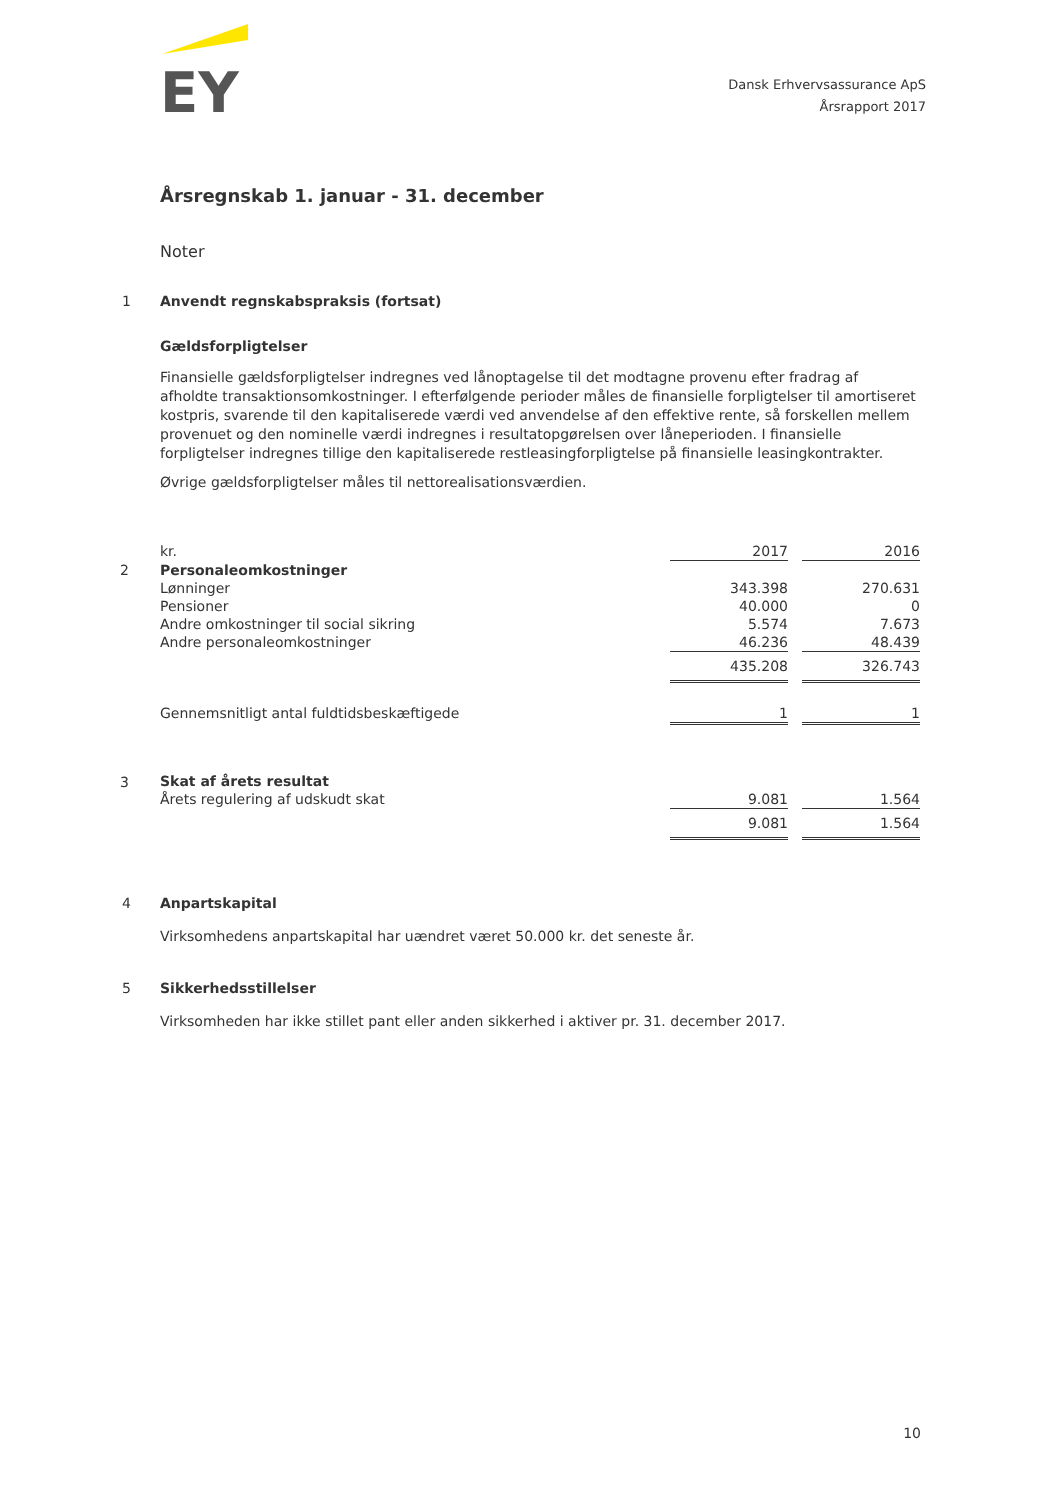EY
Dansk Erhvervsassurance ApS
Årsrapport 2017
Årsregnskab 1. januar - 31. december
Noter
1 Anvendt regnskabspraksis (fortsat)
Gældsforpligtelser
Finansielle gældsforpligtelser indregnes ved lånoptagelse til det modtagne provenu efter fradrag af afholdte transaktionsomkostninger. I efterfølgende perioder måles de finansielle forpligtelser til amortiseret kostpris, svarende til den kapitaliserede værdi ved anvendelse af den effektive rente, så forskellen mellem provenuet og den nominelle værdi indregnes i resultatopgørelsen over låneperioden. I finansielle forpligtelser indregnes tillige den kapitaliserede restleasingforpligtelse på finansielle leasingkontrakter.
Øvrige gældsforpligtelser måles til nettorealisationsværdien.
| | kr. | 2017 | | 2016 |
| 2 | Personaleomkostninger | | | |
| | Lønninger | 343.398 | | 270.631 |
| | Pensioner | 40.000 | | 0 |
| | Andre omkostninger til social sikring | 5.574 | | 7.673 |
| | Andre personaleomkostninger | 46.236 | | 48.439 |
| | | 435.208 | | 326.743 |
| | Gennemsnitligt antal fuldtidsbeskæftigede | 1 | | 1 |
| 3 | Skat af årets resultat | | | |
| | Årets regulering af udskudt skat | 9.081 | | 1.564 |
| | | 9.081 | | 1.564 |
4 Anpartskapital
Virksomhedens anpartskapital har uændret været 50.000 kr. det seneste år.
5 Sikkerhedsstillelser
Virksomheden har ikke stillet pant eller anden sikkerhed i aktiver pr. 31. december 2017.
10